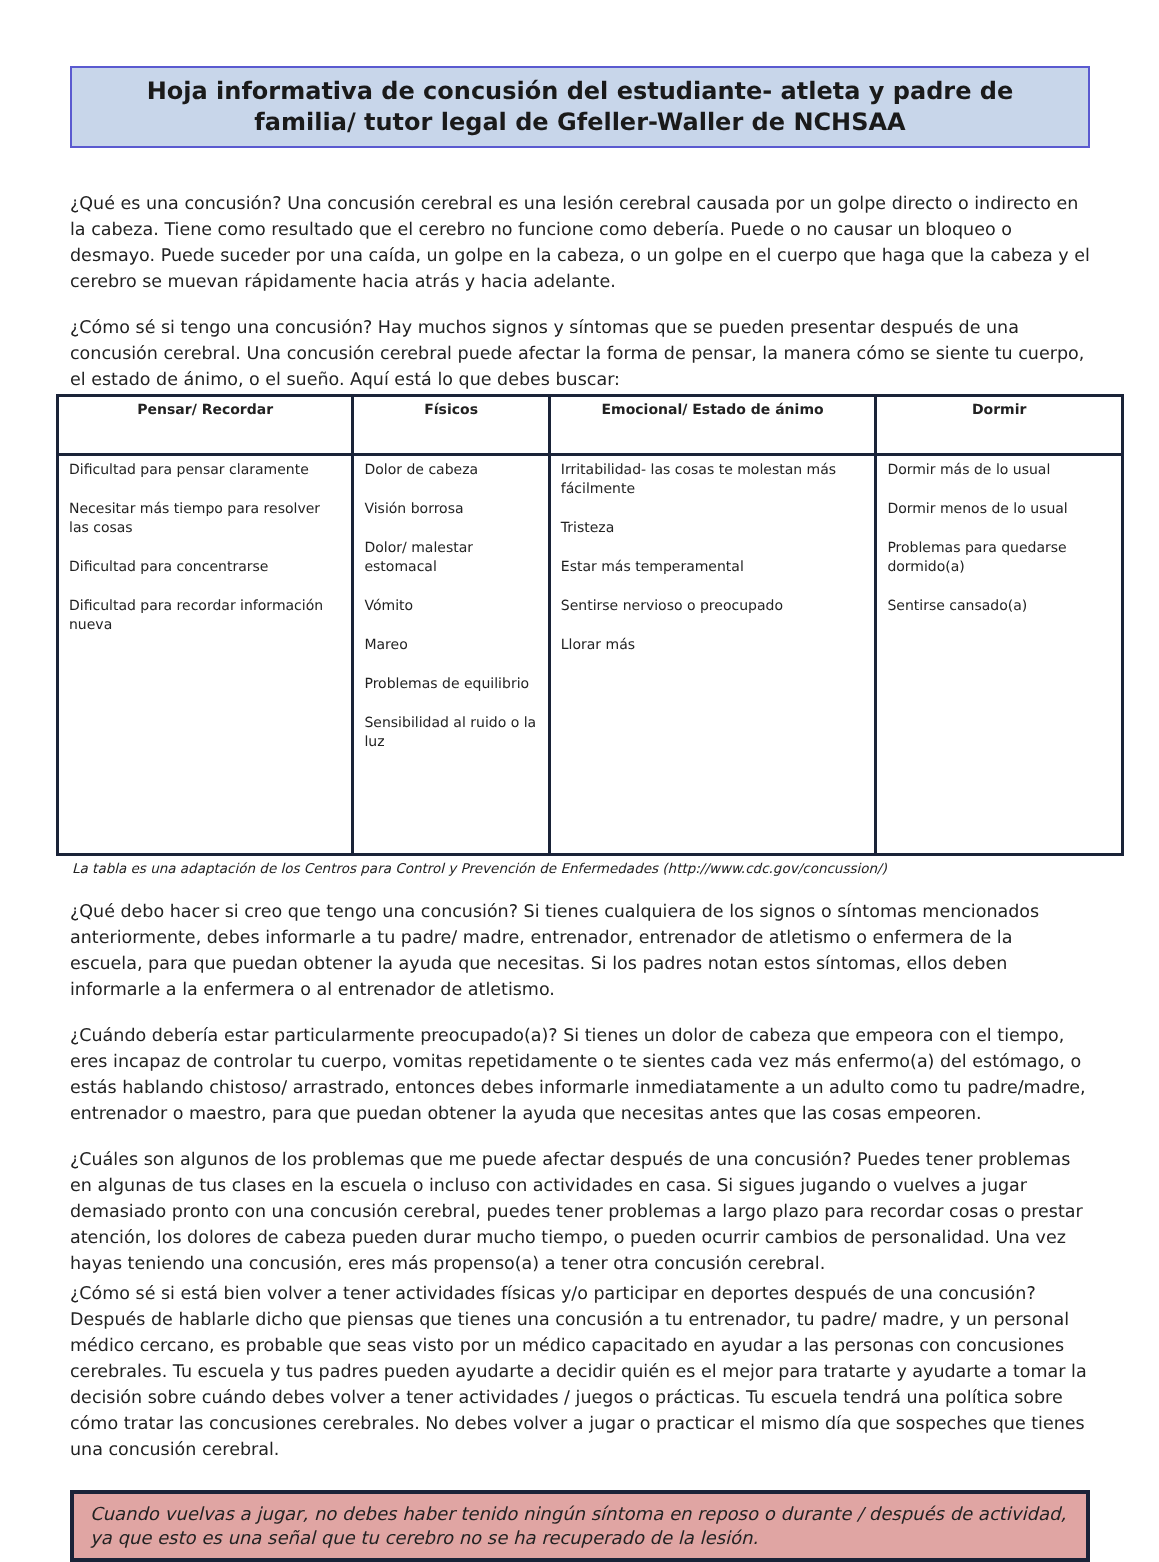Hoja informativa de concusión del estudiante- atleta y padre de familia/ tutor legal de Gfeller-Waller de NCHSAA
¿Qué es una concusión? Una concusión cerebral es una lesión cerebral causada por un golpe directo o indirecto en la cabeza. Tiene como resultado que el cerebro no funcione como debería. Puede o no causar un bloqueo o desmayo. Puede suceder por una caída, un golpe en la cabeza, o un golpe en el cuerpo que haga que la cabeza y el cerebro se muevan rápidamente hacia atrás y hacia adelante.
¿Cómo sé si tengo una concusión? Hay muchos signos y síntomas que se pueden presentar después de una concusión cerebral. Una concusión cerebral puede afectar la forma de pensar, la manera cómo se siente tu cuerpo, el estado de ánimo, o el sueño. Aquí está lo que debes buscar:
| Pensar/ Recordar | Físicos | Emocional/ Estado de ánimo | Dormir |
| --- | --- | --- | --- |
| Dificultad para pensar claramente Necesitar más tiempo para resolver las cosas Dificultad para concentrarse Dificultad para recordar información nueva | Dolor de cabeza Visión borrosa Dolor/ malestar estomacal Vómito Mareo Problemas de equilibrio Sensibilidad al ruido o la luz | Irritabilidad- las cosas te molestan más fácilmente Tristeza Estar más temperamental Sentirse nervioso o preocupado Llorar más | Dormir más de lo usual Dormir menos de lo usual Problemas para quedarse dormido(a) Sentirse cansado(a) |
La tabla es una adaptación de los Centros para Control y Prevención de Enfermedades (http://www.cdc.gov/concussion/)
¿Qué debo hacer si creo que tengo una concusión? Si tienes cualquiera de los signos o síntomas mencionados anteriormente, debes informarle a tu padre/ madre, entrenador, entrenador de atletismo o enfermera de la escuela, para que puedan obtener la ayuda que necesitas. Si los padres notan estos síntomas, ellos deben informarle a la enfermera o al entrenador de atletismo.
¿Cuándo debería estar particularmente preocupado(a)? Si tienes un dolor de cabeza que empeora con el tiempo, eres incapaz de controlar tu cuerpo, vomitas repetidamente o te sientes cada vez más enfermo(a) del estómago, o estás hablando chistoso/ arrastrado, entonces debes informarle inmediatamente a un adulto como tu padre/madre, entrenador o maestro, para que puedan obtener la ayuda que necesitas antes que las cosas empeoren.
¿Cuáles son algunos de los problemas que me puede afectar después de una concusión? Puedes tener problemas en algunas de tus clases en la escuela o incluso con actividades en casa. Si sigues jugando o vuelves a jugar demasiado pronto con una concusión cerebral, puedes tener problemas a largo plazo para recordar cosas o prestar atención, los dolores de cabeza pueden durar mucho tiempo, o pueden ocurrir cambios de personalidad. Una vez hayas teniendo una concusión, eres más propenso(a) a tener otra concusión cerebral.
¿Cómo sé si está bien volver a tener actividades físicas y/o participar en deportes después de una concusión? Después de hablarle dicho que piensas que tienes una concusión a tu entrenador, tu padre/ madre, y un personal médico cercano, es probable que seas visto por un médico capacitado en ayudar a las personas con concusiones cerebrales. Tu escuela y tus padres pueden ayudarte a decidir quién es el mejor para tratarte y ayudarte a tomar la decisión sobre cuándo debes volver a tener actividades / juegos o prácticas. Tu escuela tendrá una política sobre cómo tratar las concusiones cerebrales. No debes volver a jugar o practicar el mismo día que sospeches que tienes una concusión cerebral.
Cuando vuelvas a jugar, no debes haber tenido ningún síntoma en reposo o durante / después de actividad, ya que esto es una señal que tu cerebro no se ha recuperado de la lesión.